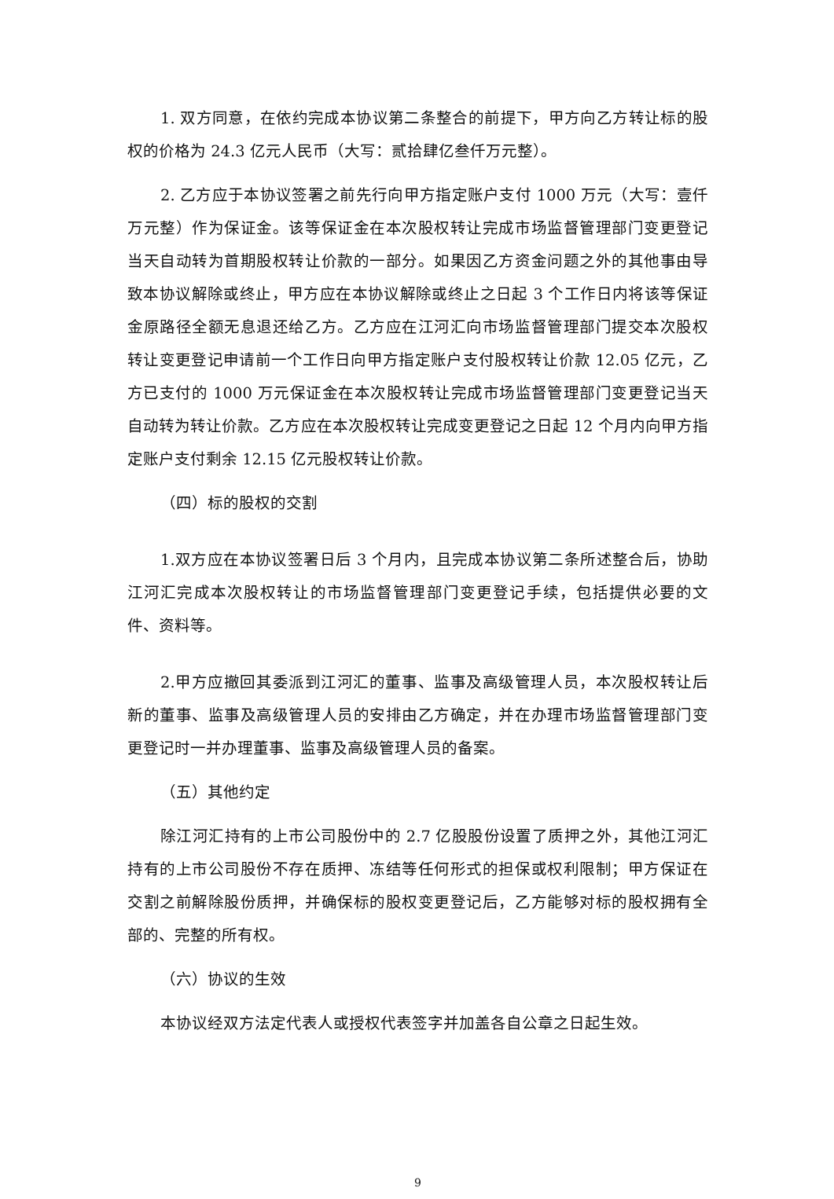1. 双方同意，在依约完成本协议第二条整合的前提下，甲方向乙方转让标的股权的价格为 24.3 亿元人民币（大写：贰拾肆亿叁仟万元整）。
2. 乙方应于本协议签署之前先行向甲方指定账户支付 1000 万元（大写：壹仟万元整）作为保证金。该等保证金在本次股权转让完成市场监督管理部门变更登记当天自动转为首期股权转让价款的一部分。如果因乙方资金问题之外的其他事由导致本协议解除或终止，甲方应在本协议解除或终止之日起 3 个工作日内将该等保证金原路径全额无息退还给乙方。乙方应在江河汇向市场监督管理部门提交本次股权转让变更登记申请前一个工作日向甲方指定账户支付股权转让价款 12.05 亿元，乙方已支付的 1000 万元保证金在本次股权转让完成市场监督管理部门变更登记当天自动转为转让价款。乙方应在本次股权转让完成变更登记之日起 12 个月内向甲方指定账户支付剩余 12.15 亿元股权转让价款。
（四）标的股权的交割
1.双方应在本协议签署日后 3 个月内，且完成本协议第二条所述整合后，协助江河汇完成本次股权转让的市场监督管理部门变更登记手续，包括提供必要的文件、资料等。
2.甲方应撤回其委派到江河汇的董事、监事及高级管理人员，本次股权转让后新的董事、监事及高级管理人员的安排由乙方确定，并在办理市场监督管理部门变更登记时一并办理董事、监事及高级管理人员的备案。
（五）其他约定
除江河汇持有的上市公司股份中的 2.7 亿股股份设置了质押之外，其他江河汇持有的上市公司股份不存在质押、冻结等任何形式的担保或权利限制；甲方保证在交割之前解除股份质押，并确保标的股权变更登记后，乙方能够对标的股权拥有全部的、完整的所有权。
（六）协议的生效
本协议经双方法定代表人或授权代表签字并加盖各自公章之日起生效。
9